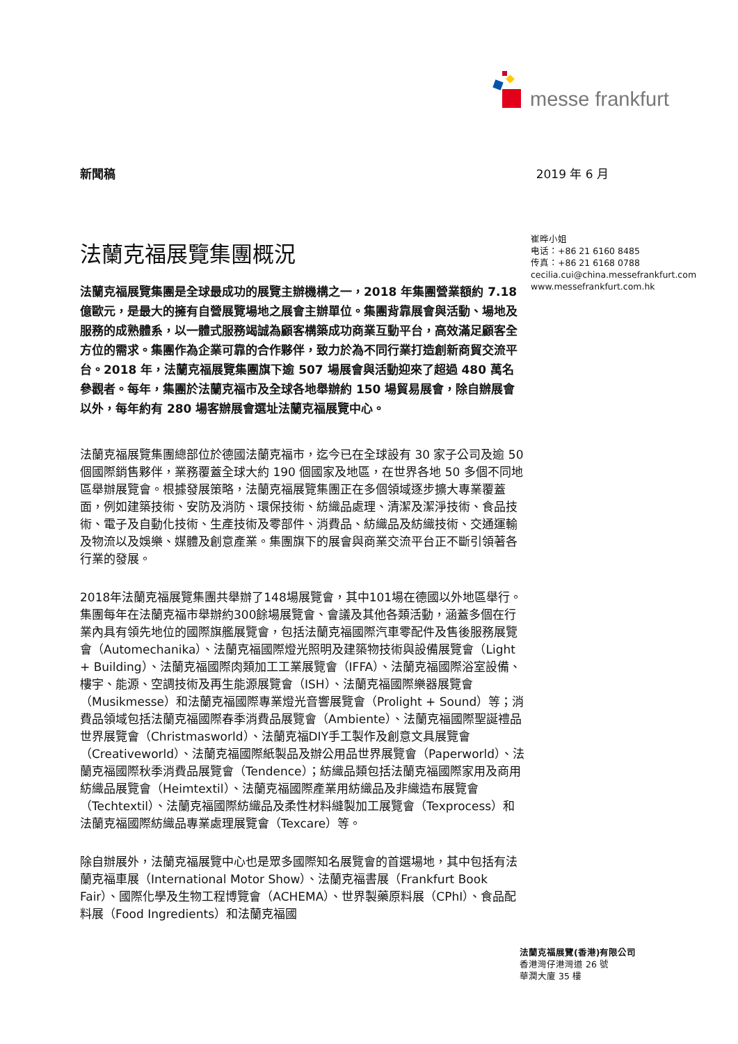messe frankfurt
新聞稿 2019 年 6 月
法蘭克福展覽集團概況
法蘭克福展覽集團是全球最成功的展覽主辦機構之一，2018 年集團營業額約 7.18 億歐元，是最大的擁有自營展覽場地之展會主辦單位。集團背靠展會與活動、場地及服務的成熟體系，以一體式服務竭誠為顧客構築成功商業互動平台，高效滿足顧客全方位的需求。集團作為企業可靠的合作夥伴，致力於為不同行業打造創新商貿交流平台。2018 年，法蘭克福展覽集團旗下逾 507 場展會與活動迎來了超過 480 萬名參觀者。每年，集團於法蘭克福市及全球各地舉辦約 150 場貿易展會，除自辦展會以外，每年約有 280 場客辦展會選址法蘭克福展覽中心。
法蘭克福展覽集團總部位於德國法蘭克福市，迄今已在全球設有 30 家子公司及逾 50 個國際銷售夥伴，業務覆蓋全球大約 190 個國家及地區，在世界各地 50 多個不同地區舉辦展覽會。根據發展策略，法蘭克福展覽集團正在多個領域逐步擴大專業覆蓋面，例如建築技術、安防及消防、環保技術、紡織品處理、清潔及潔淨技術、食品技術、電子及自動化技術、生產技術及零部件、消費品、紡織品及紡織技術、交通運輸及物流以及娛樂、媒體及創意產業。集團旗下的展會與商業交流平台正不斷引領著各行業的發展。
2018年法蘭克福展覽集團共舉辦了148場展覽會，其中101場在德國以外地區舉行。集團每年在法蘭克福市舉辦約300餘場展覽會、會議及其他各類活動，涵蓋多個在行業內具有領先地位的國際旗艦展覽會，包括法蘭克福國際汽車零配件及售後服務展覽會（Automechanika）、法蘭克福國際燈光照明及建築物技術與設備展覽會（Light + Building）、法蘭克福國際肉類加工工業展覽會（IFFA）、法蘭克福國際浴室設備、樓宇、能源、空調技術及再生能源展覽會（ISH）、法蘭克福國際樂器展覽會（Musikmesse）和法蘭克福國際專業燈光音響展覽會（Prolight + Sound）等；消費品領域包括法蘭克福國際春季消費品展覽會（Ambiente）、法蘭克福國際聖誕禮品世界展覽會（Christmasworld）、法蘭克福DIY手工製作及創意文具展覽會（Creativeworld）、法蘭克福國際紙製品及辦公用品世界展覽會（Paperworld）、法蘭克福國際秋季消費品展覽會（Tendence）；紡織品類包括法蘭克福國際家用及商用紡織品展覽會（Heimtextil）、法蘭克福國際產業用紡織品及非織造布展覽會（Techtextil）、法蘭克福國際紡織品及柔性材料縫製加工展覽會（Texprocess）和法蘭克福國際紡織品專業處理展覽會（Texcare）等。
除自辦展外，法蘭克福展覽中心也是眾多國際知名展覽會的首選場地，其中包括有法蘭克福車展（International Motor Show）、法蘭克福書展（Frankfurt Book Fair）、國際化學及生物工程博覽會（ACHEMA）、世界製藥原料展（CPhI）、食品配料展（Food Ingredients）和法蘭克福國
崔晔小姐
电话：+86 21 6160 8485
传真：+86 21 6168 0788
cecilia.cui@china.messefrankfurt.com
www.messefrankfurt.com.hk
法蘭克福展覽(香港)有限公司
香港灣仔港灣道 26 號
華潤大廈 35 樓